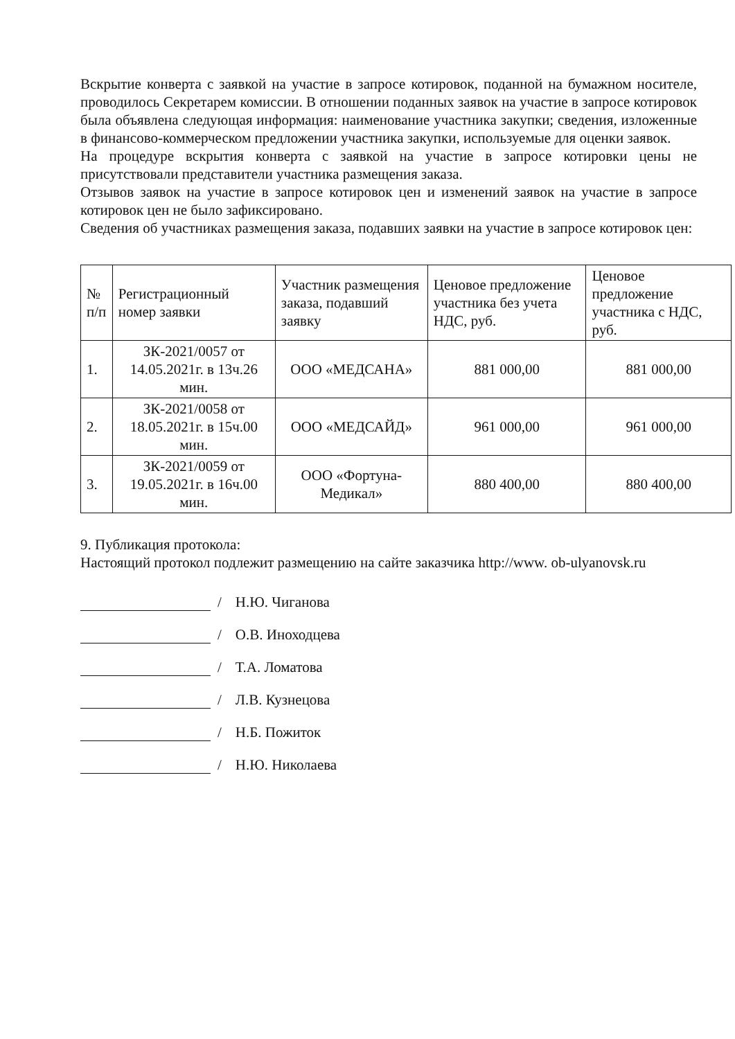Вскрытие конверта с заявкой на участие в запросе котировок, поданной на бумажном носителе, проводилось Секретарем комиссии. В отношении поданных заявок на участие в запросе котировок была объявлена следующая информация: наименование участника закупки; сведения, изложенные в финансово-коммерческом предложении участника закупки, используемые для оценки заявок.
На процедуре вскрытия конверта с заявкой на участие в запросе котировки цены не присутствовали представители участника размещения заказа.
Отзывов заявок на участие в запросе котировок цен и изменений заявок на участие в запросе котировок цен не было зафиксировано.
Сведения об участниках размещения заказа, подавших заявки на участие в запросе котировок цен:
| № п/п | Регистрационный номер заявки | Участник размещения заказа, подавший заявку | Ценовое предложение участника без учета НДС, руб. | Ценовое предложение участника с НДС, руб. |
| 1. | ЗК-2021/0057 от 14.05.2021г. в 13ч.26 мин. | ООО «МЕДСАНА» | 881 000,00 | 881 000,00 |
| 2. | ЗК-2021/0058 от 18.05.2021г. в 15ч.00 мин. | ООО «МЕДСАЙД» | 961 000,00 | 961 000,00 |
| 3. | ЗК-2021/0059 от 19.05.2021г. в 16ч.00 мин. | ООО «Фортуна-Медикал» | 880 400,00 | 880 400,00 |
9. Публикация протокола:
Настоящий протокол подлежит размещению на сайте заказчика http://www. ob-ulyanovsk.ru
/ Н.Ю. Чиганова
/ О.В. Иноходцева
/ Т.А. Ломатова
/ Л.В. Кузнецова
/ Н.Б. Пожиток
/ Н.Ю. Николаева